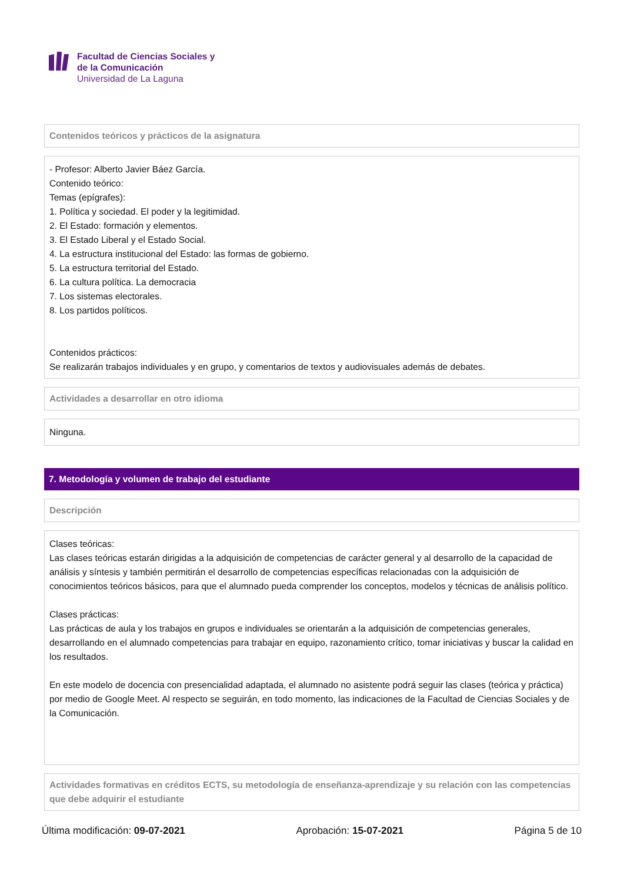Facultad de Ciencias Sociales y
de la Comunicación
Universidad de La Laguna
Contenidos teóricos y prácticos de la asignatura
- Profesor: Alberto Javier Báez García.
Contenido teórico:
Temas (epígrafes):
1. Política y sociedad. El poder y la legitimidad.
2. El Estado: formación y elementos.
3. El Estado Liberal y el Estado Social.
4. La estructura institucional del Estado: las formas de gobierno.
5. La estructura territorial del Estado.
6. La cultura política. La democracia
7. Los sistemas electorales.
8. Los partidos políticos.
Contenidos prácticos:
Se realizarán trabajos individuales y en grupo, y comentarios de textos y audiovisuales además de debates.
Actividades a desarrollar en otro idioma
Ninguna.
7. Metodología y volumen de trabajo del estudiante
Descripción
Clases teóricas:
Las clases teóricas estarán dirigidas a la adquisición de competencias de carácter general y al desarrollo de la capacidad de análisis y síntesis y también permitirán el desarrollo de competencias específicas relacionadas con la adquisición de conocimientos teóricos básicos, para que el alumnado pueda comprender los conceptos, modelos y técnicas de análisis político.
Clases prácticas:
Las prácticas de aula y los trabajos en grupos e individuales se orientarán a la adquisición de competencias generales, desarrollando en el alumnado competencias para trabajar en equipo, razonamiento crítico, tomar iniciativas y buscar la calidad en los resultados.
En este modelo de docencia con presencialidad adaptada, el alumnado no asistente podrá seguir las clases (teórica y práctica) por medio de Google Meet. Al respecto se seguirán, en todo momento, las indicaciones de la Facultad de Ciencias Sociales y de la Comunicación.
Actividades formativas en créditos ECTS, su metodología de enseñanza-aprendizaje y su relación con las competencias que debe adquirir el estudiante
Última modificación: 09-07-2021 Aprobación: 15-07-2021 Página 5 de 10